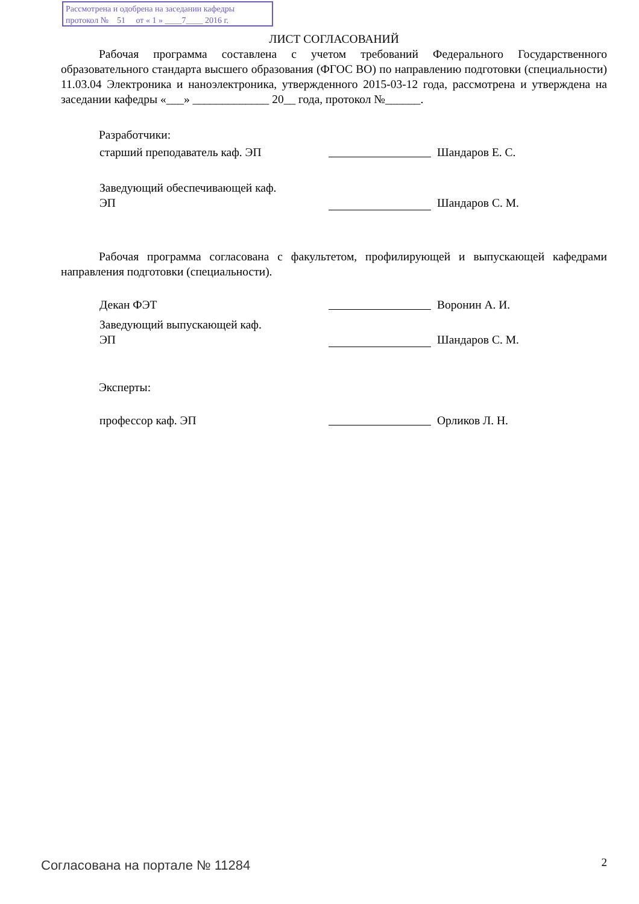Рассмотрена и одобрена на заседании кафедры
протокол № 51 от « 1 » ____7____ 2016 г.
ЛИСТ СОГЛАСОВАНИЙ
Рабочая программа составлена с учетом требований Федерального Государственного образовательного стандарта высшего образования (ФГОС ВО) по направлению подготовки (специальности) 11.03.04 Электроника и наноэлектроника, утвержденного 2015-03-12 года, рассмотрена и утверждена на заседании кафедры «___» _____________ 20__ года, протокол №______.
Разработчики:
старший преподаватель каф. ЭП Шандаров Е. С.
Заведующий обеспечивающей каф.
ЭП
Шандаров С. М.
Рабочая программа согласована с факультетом, профилирующей и выпускающей кафедрами направления подготовки (специальности).
Декан ФЭТ Воронин А. И.
Заведующий выпускающей каф.
ЭП
Шандаров С. М.
Эксперты:
профессор каф. ЭП Орликов Л. Н.
Согласована на портале № 11284 2